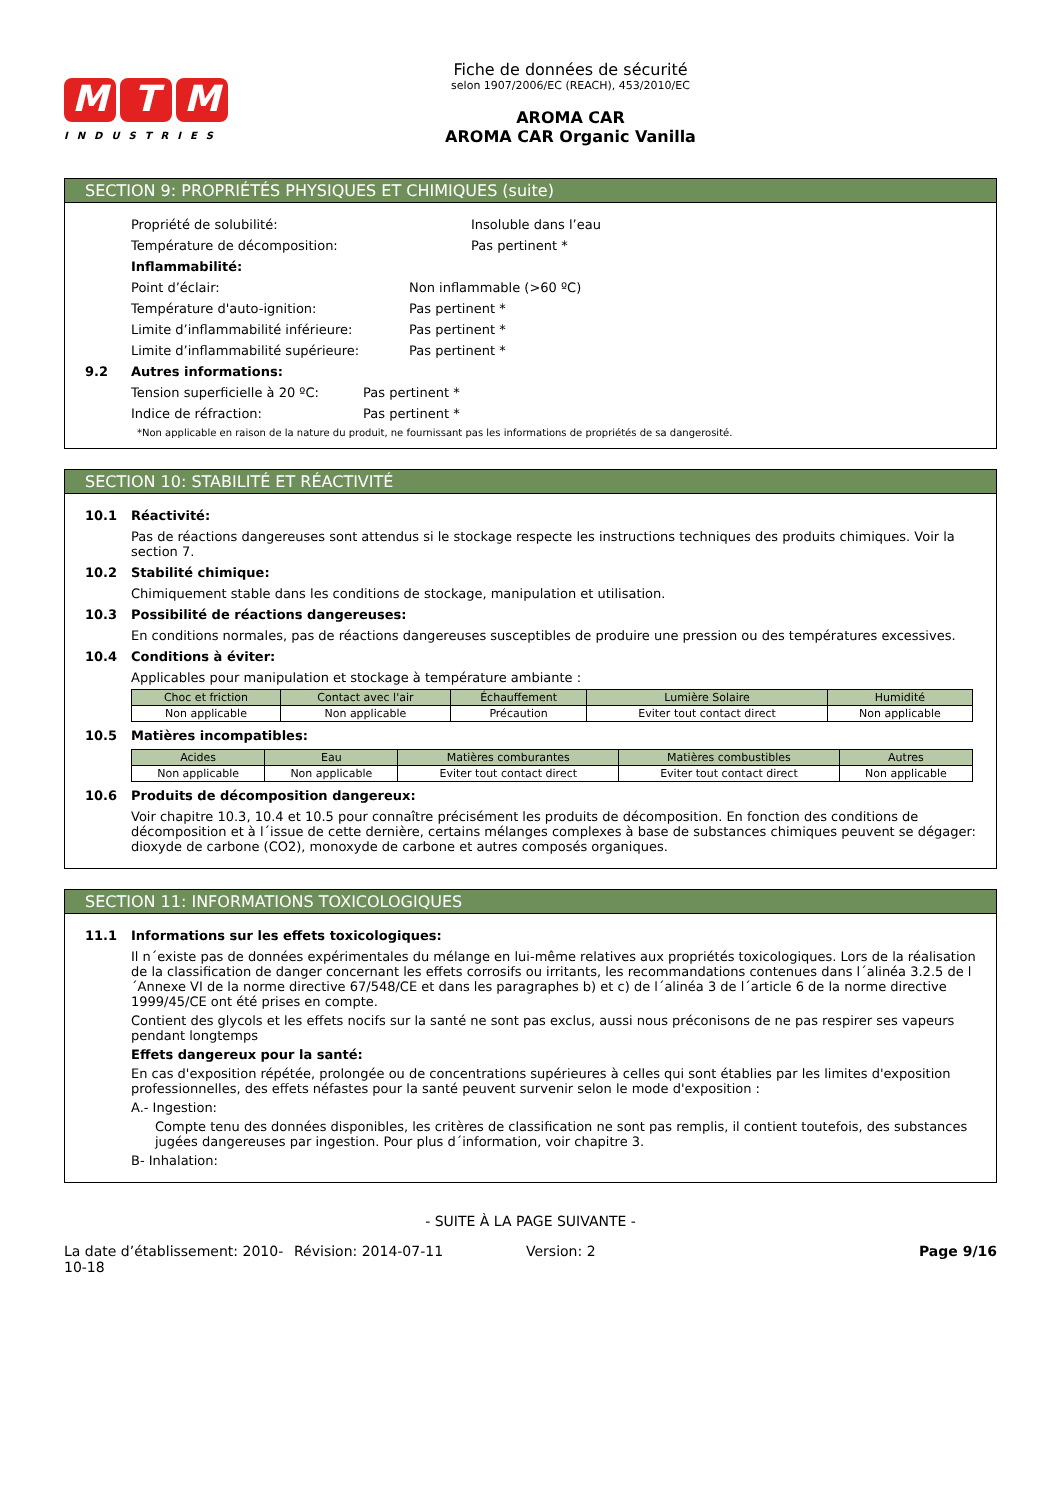M T M
INDUSTRIES
Fiche de données de sécurité
selon 1907/2006/EC (REACH), 453/2010/EC
AROMA CAR
AROMA CAR Organic Vanilla
SECTION 9: PROPRIÉTÉS PHYSIQUES ET CHIMIQUES (suite)
Propriété de solubilité: Insoluble dans l’eau
Température de décomposition: Pas pertinent *
Inflammabilité:
Point d’éclair: Non inflammable (>60 ºC)
Température d'auto-ignition: Pas pertinent *
Limite d’inflammabilité inférieure: Pas pertinent *
Limite d’inflammabilité supérieure: Pas pertinent *
9.2 Autres informations:
Tension superficielle à 20 ºC: Pas pertinent *
Indice de réfraction: Pas pertinent *
*Non applicable en raison de la nature du produit, ne fournissant pas les informations de propriétés de sa dangerosité.
SECTION 10: STABILITÉ ET RÉACTIVITÉ
10.1 Réactivité:
Pas de réactions dangereuses sont attendus si le stockage respecte les instructions techniques des produits chimiques. Voir la section 7.
10.2 Stabilité chimique:
Chimiquement stable dans les conditions de stockage, manipulation et utilisation.
10.3 Possibilité de réactions dangereuses:
En conditions normales, pas de réactions dangereuses susceptibles de produire une pression ou des températures excessives.
10.4 Conditions à éviter:
Applicables pour manipulation et stockage à température ambiante :
| Choc et friction | Contact avec l'air | Échauffement | Lumière Solaire | Humidité |
| --- | --- | --- | --- | --- |
| Non applicable | Non applicable | Précaution | Eviter tout contact direct | Non applicable |
10.5 Matières incompatibles:
| Acides | Eau | Matières comburantes | Matières combustibles | Autres |
| --- | --- | --- | --- | --- |
| Non applicable | Non applicable | Eviter tout contact direct | Eviter tout contact direct | Non applicable |
10.6 Produits de décomposition dangereux:
Voir chapitre 10.3, 10.4 et 10.5 pour connaître précisément les produits de décomposition. En fonction des conditions de décomposition et à l´issue de cette dernière, certains mélanges complexes à base de substances chimiques peuvent se dégager: dioxyde de carbone (CO2), monoxyde de carbone et autres composés organiques.
SECTION 11: INFORMATIONS TOXICOLOGIQUES
11.1 Informations sur les effets toxicologiques:
Il n´existe pas de données expérimentales du mélange en lui-même relatives aux propriétés toxicologiques. Lors de la réalisation de la classification de danger concernant les effets corrosifs ou irritants, les recommandations contenues dans l´alinéa 3.2.5 de l´Annexe VI de la norme directive 67/548/CE et dans les paragraphes b) et c) de l´alinéa 3 de l´article 6 de la norme directive 1999/45/CE ont été prises en compte.
Contient des glycols et les effets nocifs sur la santé ne sont pas exclus, aussi nous préconisons de ne pas respirer ses vapeurs pendant longtemps
Effets dangereux pour la santé:
En cas d'exposition répétée, prolongée ou de concentrations supérieures à celles qui sont établies par les limites d'exposition professionnelles, des effets néfastes pour la santé peuvent survenir selon le mode d'exposition :
A.- Ingestion:
Compte tenu des données disponibles, les critères de classification ne sont pas remplis, il contient toutefois, des substances jugées dangereuses par ingestion. Pour plus d´information, voir chapitre 3.
B- Inhalation:
- SUITE À LA PAGE SUIVANTE -
La date d’établissement: 2010-10-18 Révision: 2014-07-11 Version: 2 Page 9/16